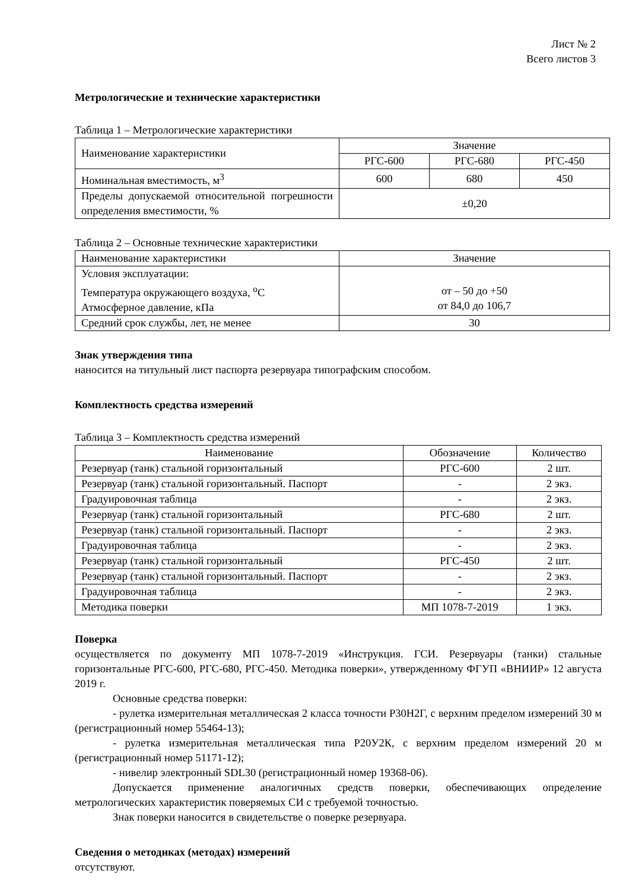Лист № 2
Всего листов 3
Метрологические и технические характеристики
Таблица 1 – Метрологические характеристики
| Наименование характеристики | Значение | | |
| | РГС-600 | РГС-680 | РГС-450 |
| Номинальная вместимость, м<sup>3</sup> | 600 | 680 | 450 |
| Пределы допускаемой относительной погрешности определения вместимости, % | ±0,20 | | |
Таблица 2 – Основные технические характеристики
| Наименование характеристики | Значение |
| Условия эксплуатации: Температура окружающего воздуха, <sup>о</sup>С Атмосферное давление, кПа | от – 50 до +50 от 84,0 до 106,7 |
| Средний срок службы, лет, не менее | 30 |
Знак утверждения типа
наносится на титульный лист паспорта резервуара типографским способом.
Комплектность средства измерений
Таблица 3 – Комплектность средства измерений
| Наименование | Обозначение | Количество |
| Резервуар (танк) стальной горизонтальный | РГС-600 | 2 шт. |
| Резервуар (танк) стальной горизонтальный. Паспорт | - | 2 экз. |
| Градуировочная таблица | - | 2 экз. |
| Резервуар (танк) стальной горизонтальный | РГС-680 | 2 шт. |
| Резервуар (танк) стальной горизонтальный. Паспорт | - | 2 экз. |
| Градуировочная таблица | - | 2 экз. |
| Резервуар (танк) стальной горизонтальный | РГС-450 | 2 шт. |
| Резервуар (танк) стальной горизонтальный. Паспорт | - | 2 экз. |
| Градуировочная таблица | - | 2 экз. |
| Методика поверки | МП 1078-7-2019 | 1 экз. |
Поверка
осуществляется по документу МП 1078-7-2019 «Инструкция. ГСИ. Резервуары (танки) стальные горизонтальные РГС-600, РГС-680, РГС-450. Методика поверки», утвержденному ФГУП «ВНИИР» 12 августа 2019 г.
Основные средства поверки:
- рулетка измерительная металлическая 2 класса точности Р30Н2Г, с верхним пределом измерений 30 м (регистрационный номер 55464-13);
- рулетка измерительная металлическая типа Р20У2К, с верхним пределом измерений 20 м (регистрационный номер 51171-12);
- нивелир электронный SDL30 (регистрационный номер 19368-06).
Допускается применение аналогичных средств поверки, обеспечивающих определение метрологических характеристик поверяемых СИ с требуемой точностью.
Знак поверки наносится в свидетельстве о поверке резервуара.
Сведения о методиках (методах) измерений
отсутствуют.